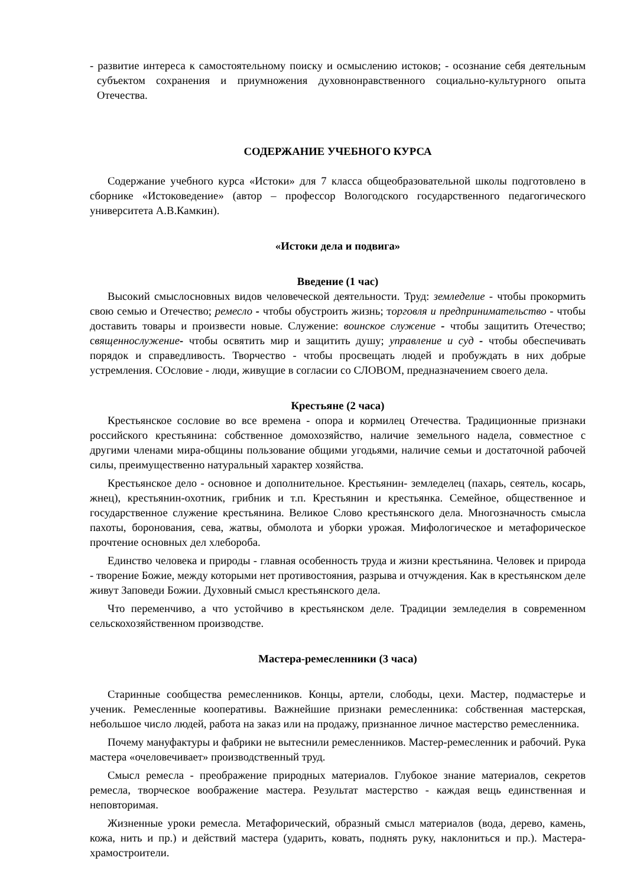- развитие интереса к самостоятельному поиску и осмыслению истоков; - осознание себя деятельным субъектом сохранения и приумножения духовнонравственного социально-культурного опыта Отечества.
СОДЕРЖАНИЕ УЧЕБНОГО КУРСА
Содержание учебного курса «Истоки» для 7 класса общеобразовательной школы подготовлено в сборнике «Истоковедение» (автор – профессор Вологодского государственного педагогического университета А.В.Камкин).
«Истоки дела и подвига»
Введение (1 час)
Высокий смыслосновных видов человеческой деятельности. Труд: земледелие - чтобы прокормить свою семью и Отечество; ремесло - чтобы обустроить жизнь; торговля и предпринимательство - чтобы доставить товары и произвести новые. Служение: воинское служение - чтобы защитить Отечество; священнослужение- чтобы освятить мир и защитить душу; управление и суд - чтобы обеспечивать порядок и справедливость. Творчество - чтобы просвещать людей и пробуждать в них добрые устремления. СОсловие - люди, живущие в согласии со СЛОВОМ, предназначением своего дела.
Крестьяне (2 часа)
Крестьянское сословие во все времена - опора и кормилец Отечества. Традиционные признаки российского крестьянина: собственное домохозяйство, наличие земельного надела, совместное с другими членами мира-общины пользование общими угодьями, наличие семьи и достаточной рабочей силы, преимущественно натуральный характер хозяйства.
Крестьянское дело - основное и дополнительное. Крестьянин- земледелец (пахарь, сеятель, косарь, жнец), крестьянин-охотник, грибник и т.п. Крестьянин и крестьянка. Семейное, общественное и государственное служение крестьянина. Великое Слово крестьянского дела. Многозначность смысла пахоты, боронования, сева, жатвы, обмолота и уборки урожая. Мифологическое и метафорическое прочтение основных дел хлебороба.
Единство человека и природы - главная особенность труда и жизни крестьянина. Человек и природа - творение Божие, между которыми нет противостояния, разрыва и отчуждения. Как в крестьянском деле живут Заповеди Божии. Духовный смысл крестьянского дела.
Что переменчиво, а что устойчиво в крестьянском деле. Традиции земледелия в современном сельскохозяйственном производстве.
Мастера-ремесленники (3 часа)
Старинные сообщества ремесленников. Концы, артели, слободы, цехи. Мастер, подмастерье и ученик. Ремесленные кооперативы. Важнейшие признаки ремесленника: собственная мастерская, небольшое число людей, работа на заказ или на продажу, признанное личное мастерство ремесленника.
Почему мануфактуры и фабрики не вытеснили ремесленников. Мастер-ремесленник и рабочий. Рука мастера «очеловечивает» производственный труд.
Смысл ремесла - преображение природных материалов. Глубокое знание материалов, секретов ремесла, творческое воображение мастера. Результат мастерство - каждая вещь единственная и неповторимая.
Жизненные уроки ремесла. Метафорический, образный смысл материалов (вода, дерево, камень, кожа, нить и пр.) и действий мастера (ударить, ковать, поднять руку, наклониться и пр.). Мастера-храмостроители.